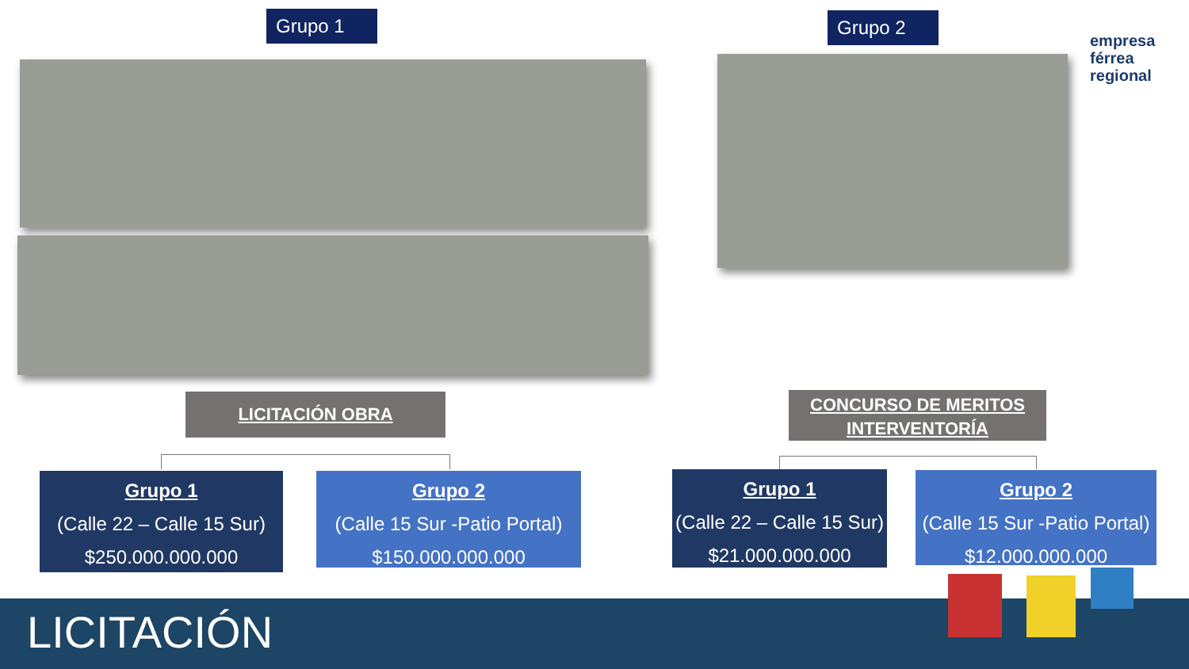Grupo 1 Grupo 2
empresa
férrea
regional
LICITACIÓN OBRA
CONCURSO DE MERITOS INTERVENTORÍA
Grupo 1
(Calle 22 – Calle 15 Sur)
$250.000.000.000
Grupo 2
(Calle 15 Sur -Patio Portal)
$150.000.000.000
Grupo 1
(Calle 22 – Calle 15 Sur)
$21.000.000.000
Grupo 2
(Calle 15 Sur -Patio Portal)
$12.000.000.000
LICITACIÓN